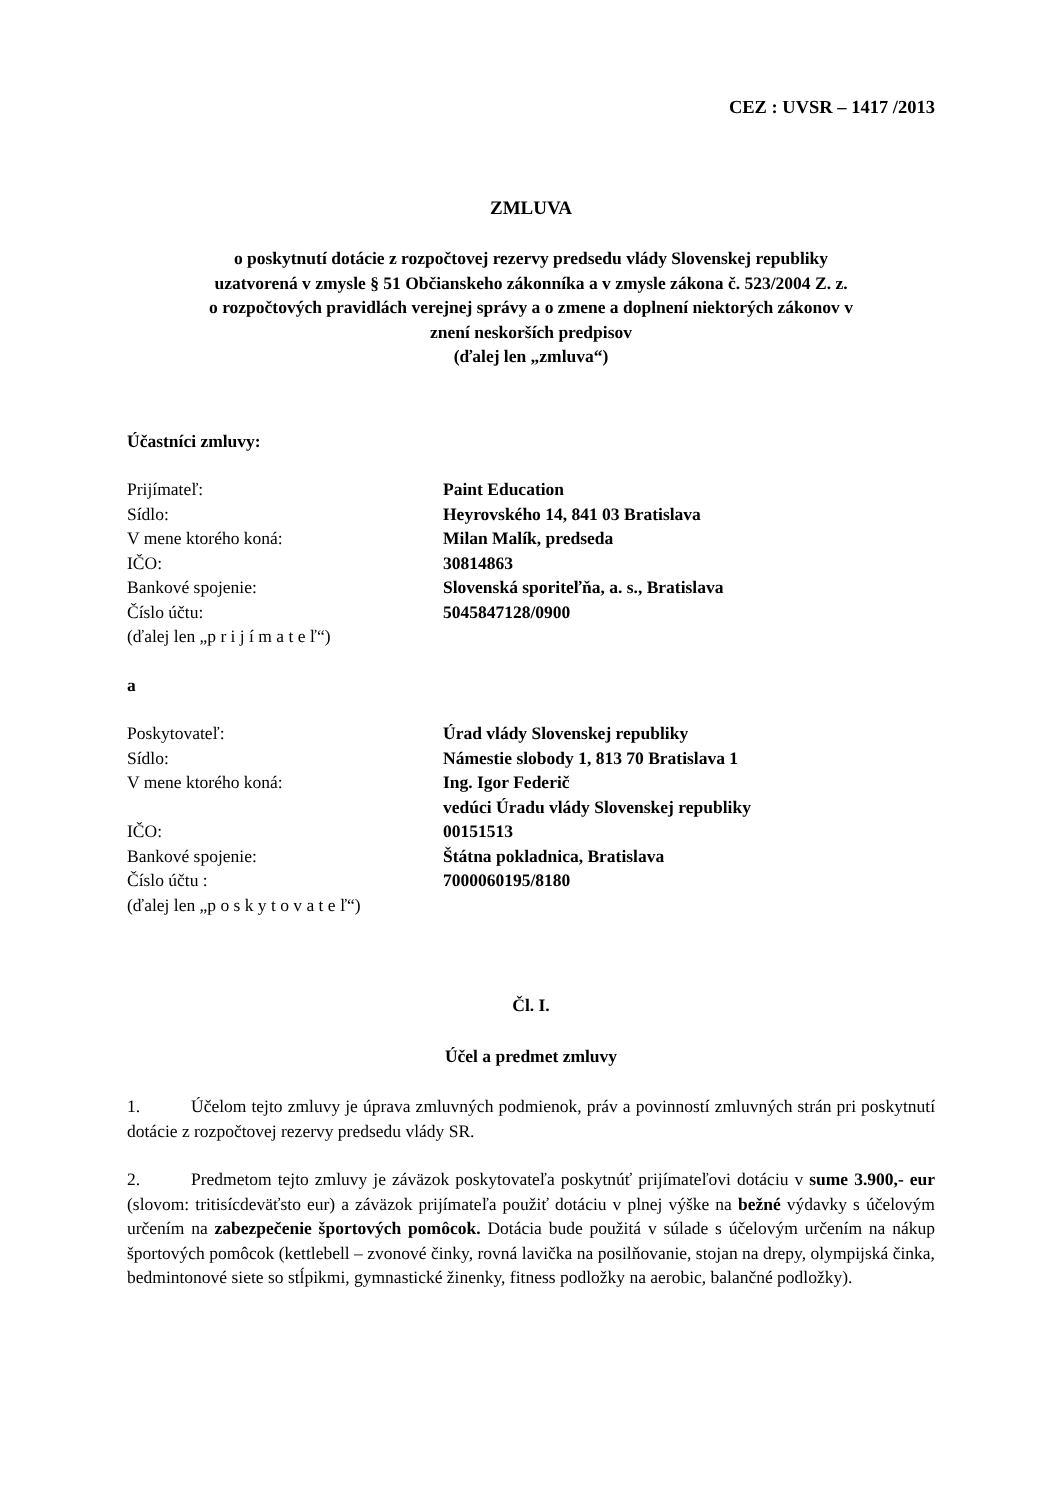CEZ : UVSR – 1417 /2013
ZMLUVA
o poskytnutí dotácie z rozpočtovej rezervy predsedu vlády Slovenskej republiky
uzatvorená v zmysle § 51 Občianskeho zákonníka a v zmysle zákona č. 523/2004 Z. z.
o rozpočtových pravidlách verejnej správy a o zmene a doplnení niektorých zákonov v
znení neskorších predpisov
(ďalej len „zmluva“)
Účastníci zmluvy:
Prijímateľ: Paint Education
Sídlo: Heyrovského 14, 841 03 Bratislava
V mene ktorého koná: Milan Malík, predseda
IČO: 30814863
Bankové spojenie: Slovenská sporiteľňa, a. s., Bratislava
Číslo účtu: 5045847128/0900
(ďalej len „p r i j í m a t e ľ“)
a
Poskytovateľ: Úrad vlády Slovenskej republiky
Sídlo: Námestie slobody 1, 813 70 Bratislava 1
V mene ktorého koná: Ing. Igor Federič
vedúci Úradu vlády Slovenskej republiky
IČO: 00151513
Bankové spojenie: Štátna pokladnica, Bratislava
Číslo účtu : 7000060195/8180
(ďalej len „p o s k y t o v a t e ľ“)
Čl. I.
Účel a predmet zmluvy
1. Účelom tejto zmluvy je úprava zmluvných podmienok, práv a povinností zmluvných strán pri poskytnutí dotácie z rozpočtovej rezervy predsedu vlády SR.
2. Predmetom tejto zmluvy je záväzok poskytovateľa poskytnúť prijímateľovi dotáciu v sume 3.900,- eur (slovom: tritisícdeväťsto eur) a záväzok prijímateľa použiť dotáciu v plnej výške na bežné výdavky s účelovým určením na zabezpečenie športových pomôcok. Dotácia bude použitá v súlade s účelovým určením na nákup športových pomôcok (kettlebell – zvonové činky, rovná lavička na posilňovanie, stojan na drepy, olympijská činka, bedmintonové siete so stĺpikmi, gymnastické žinenky, fitness podložky na aerobic, balančné podložky).